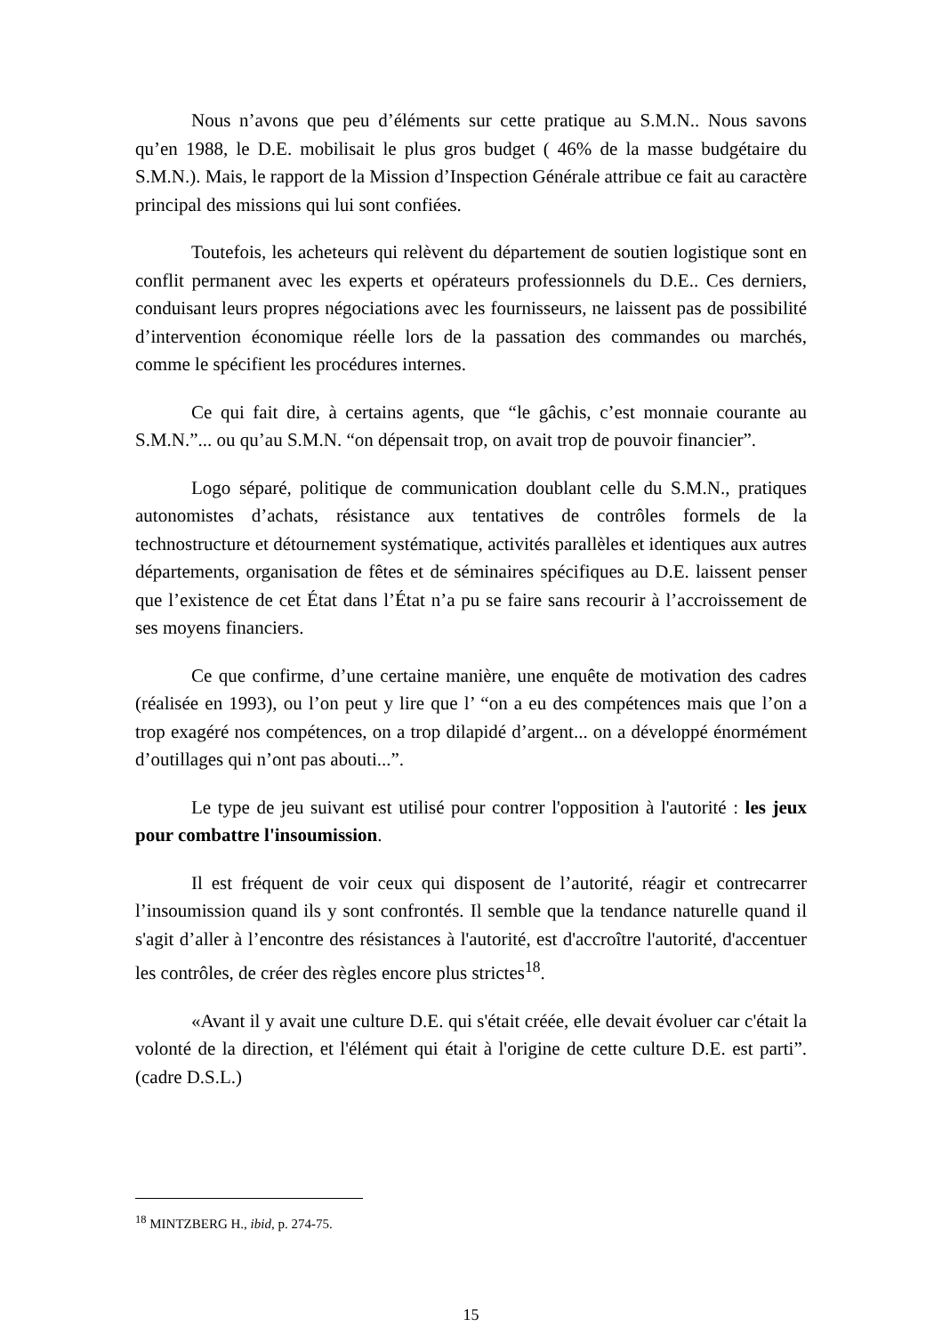Nous n’avons que peu d’éléments sur cette pratique au S.M.N.. Nous savons qu’en 1988, le D.E. mobilisait le plus gros budget ( 46% de la masse budgétaire du S.M.N.). Mais, le rapport de la Mission d’Inspection Générale attribue ce fait au caractère principal des missions qui lui sont confiées.
Toutefois, les acheteurs qui relèvent du département de soutien logistique sont en conflit permanent avec les experts et opérateurs professionnels du D.E.. Ces derniers, conduisant leurs propres négociations avec les fournisseurs, ne laissent pas de possibilité d’intervention économique réelle lors de la passation des commandes ou marchés, comme le spécifient les procédures internes.
Ce qui fait dire, à certains agents, que “le gâchis, c’est monnaie courante au S.M.N.”... ou qu’au S.M.N. “on dépensait trop, on avait trop de pouvoir financier”.
Logo séparé, politique de communication doublant celle du S.M.N., pratiques autonomistes d’achats, résistance aux tentatives de contrôles formels de la technostructure et détournement systématique, activités parallèles et identiques aux autres départements, organisation de fêtes et de séminaires spécifiques au D.E. laissent penser que l’existence de cet État dans l’État n’a pu se faire sans recourir à l’accroissement de ses moyens financiers.
Ce que confirme, d’une certaine manière, une enquête de motivation des cadres (réalisée en 1993), ou l’on peut y lire que l’ “on a eu des compétences mais que l’on a trop exagéré nos compétences, on a trop dilapidé d’argent... on a développé énormément d’outillages qui n’ont pas abouti...”.
Le type de jeu suivant est utilisé pour contrer l'opposition à l'autorité : les jeux pour combattre l'insoumission.
Il est fréquent de voir ceux qui disposent de l’autorité, réagir et contrecarrer l’insoumission quand ils y sont confrontés. Il semble que la tendance naturelle quand il s'agit d’aller à l’encontre des résistances à l'autorité, est d'accroître l'autorité, d'accentuer les contrôles, de créer des règles encore plus strictes<sup>18</sup>.
«Avant il y avait une culture D.E. qui s'était créée, elle devait évoluer car c'était la volonté de la direction, et l'élément qui était à l'origine de cette culture D.E. est parti”. (cadre D.S.L.)
<sup>18</sup> MINTZBERG H., ibid, p. 274-75.
15